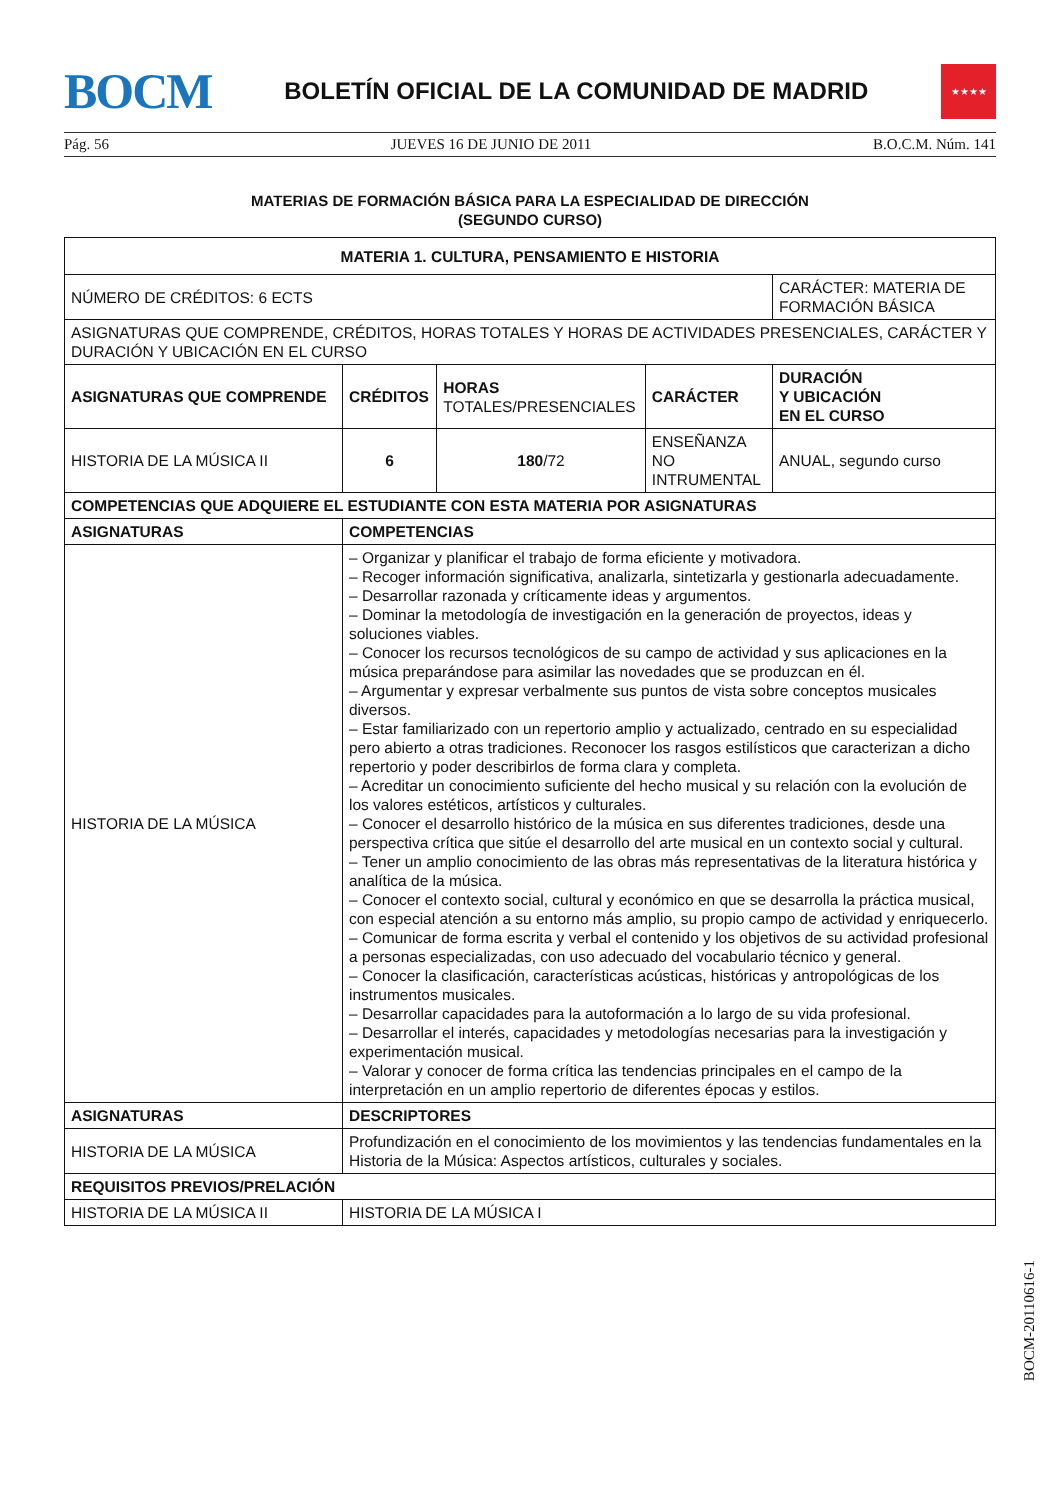BOCM
BOLETÍN OFICIAL DE LA COMUNIDAD DE MADRID
★★★★
Pág. 56 JUEVES 16 DE JUNIO DE 2011 B.O.C.M. Núm. 141
MATERIAS DE FORMACIÓN BÁSICA PARA LA ESPECIALIDAD DE DIRECCIÓN
(SEGUNDO CURSO)
| MATERIA 1. CULTURA, PENSAMIENTO E HISTORIA | | | | |
| --- | --- | --- | --- | --- |
| NÚMERO DE CRÉDITOS: 6 ECTS | | | | CARÁCTER: MATERIA DE FORMACIÓN BÁSICA |
| ASIGNATURAS QUE COMPRENDE, CRÉDITOS, HORAS TOTALES Y HORAS DE ACTIVIDADES PRESENCIALES, CARÁCTER Y DURACIÓN Y UBICACIÓN EN EL CURSO | | | | |
| ASIGNATURAS QUE COMPRENDE | CRÉDITOS | HORAS TOTALES/PRESENCIALES | CARÁCTER | DURACIÓN Y UBICACIÓN EN EL CURSO |
| HISTORIA DE LA MÚSICA II | 6 | 180 /72 | ENSEÑANZA NO INTRUMENTAL | ANUAL, segundo curso |
| COMPETENCIAS QUE ADQUIERE EL ESTUDIANTE CON ESTA MATERIA POR ASIGNATURAS | | | | |
| ASIGNATURAS | COMPETENCIAS | | | |
| HISTORIA DE LA MÚSICA | – Organizar y planificar el trabajo de forma eficiente y motivadora. – Recoger información significativa, analizarla, sintetizarla y gestionarla adecuadamente. – Desarrollar razonada y críticamente ideas y argumentos. – Dominar la metodología de investigación en la generación de proyectos, ideas y soluciones viables. – Conocer los recursos tecnológicos de su campo de actividad y sus aplicaciones en la música preparándose para asimilar las novedades que se produzcan en él. – Argumentar y expresar verbalmente sus puntos de vista sobre conceptos musicales diversos. – Estar familiarizado con un repertorio amplio y actualizado, centrado en su especialidad pero abierto a otras tradiciones. Reconocer los rasgos estilísticos que caracterizan a dicho repertorio y poder describirlos de forma clara y completa. – Acreditar un conocimiento suficiente del hecho musical y su relación con la evolución de los valores estéticos, artísticos y culturales. – Conocer el desarrollo histórico de la música en sus diferentes tradiciones, desde una perspectiva crítica que sitúe el desarrollo del arte musical en un contexto social y cultural. – Tener un amplio conocimiento de las obras más representativas de la literatura histórica y analítica de la música. – Conocer el contexto social, cultural y económico en que se desarrolla la práctica musical, con especial atención a su entorno más amplio, su propio campo de actividad y enriquecerlo. – Comunicar de forma escrita y verbal el contenido y los objetivos de su actividad profesional a personas especializadas, con uso adecuado del vocabulario técnico y general. – Conocer la clasificación, características acústicas, históricas y antropológicas de los instrumentos musicales. – Desarrollar capacidades para la autoformación a lo largo de su vida profesional. – Desarrollar el interés, capacidades y metodologías necesarias para la investigación y experimentación musical. – Valorar y conocer de forma crítica las tendencias principales en el campo de la interpretación en un amplio repertorio de diferentes épocas y estilos. | | | |
| ASIGNATURAS | DESCRIPTORES | | | |
| HISTORIA DE LA MÚSICA | Profundización en el conocimiento de los movimientos y las tendencias fundamentales en la Historia de la Música: Aspectos artísticos, culturales y sociales. | | | |
| REQUISITOS PREVIOS/PRELACIÓN | | | | |
| HISTORIA DE LA MÚSICA II | HISTORIA DE LA MÚSICA I | | | |
BOCM-20110616-1